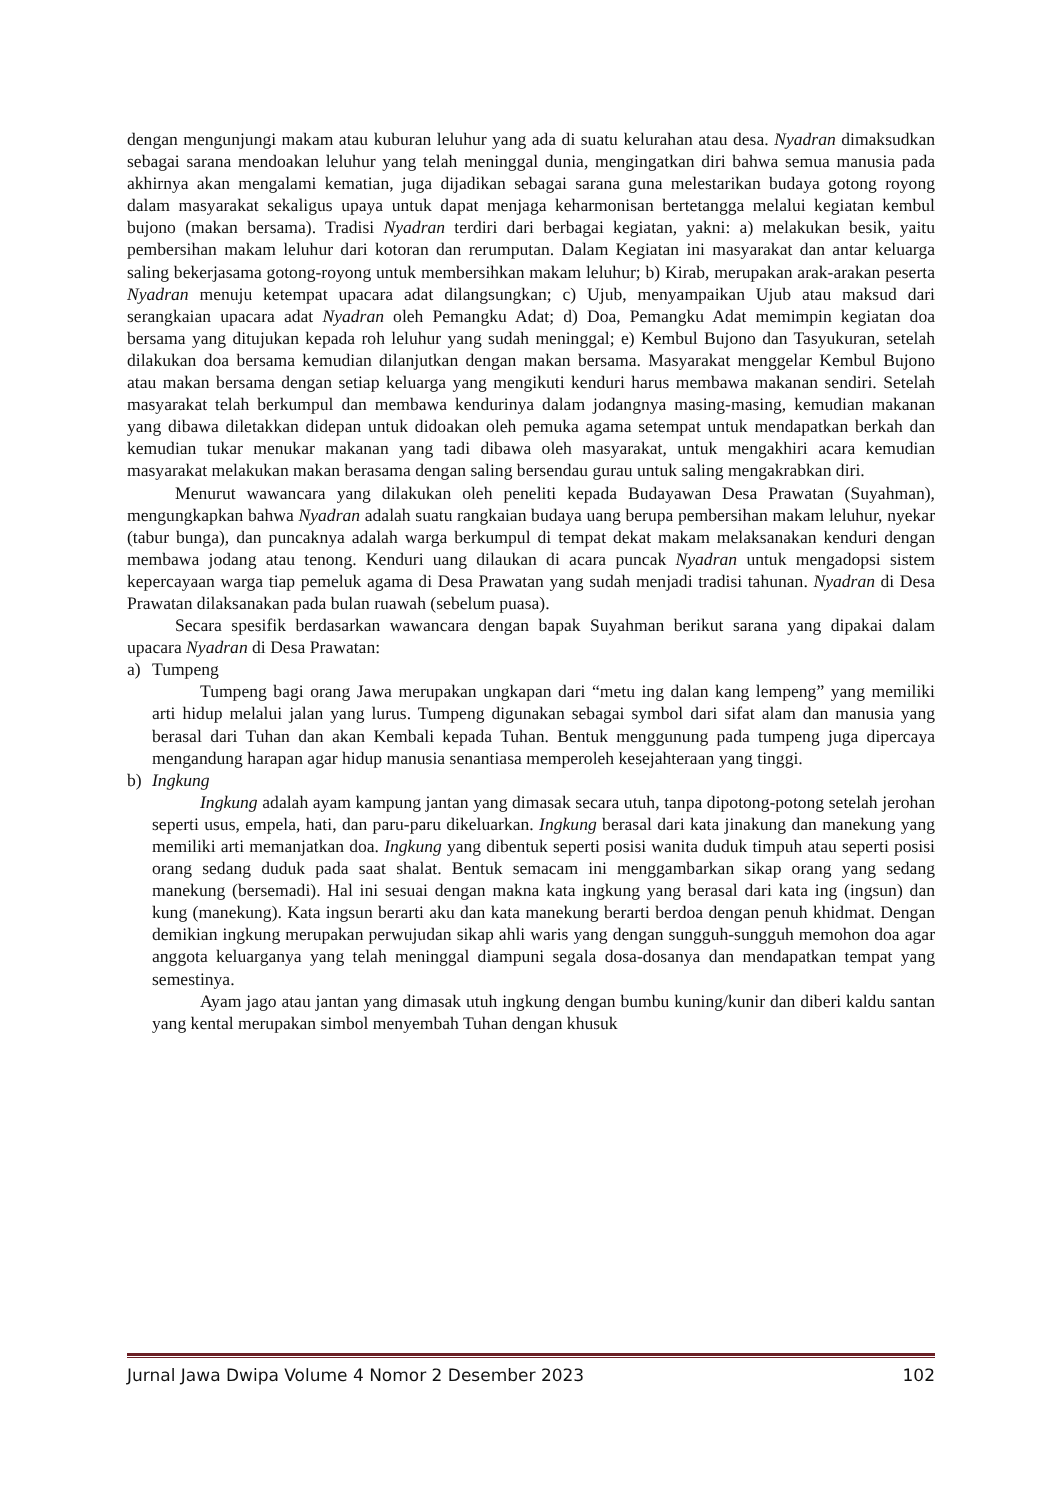dengan mengunjungi makam atau kuburan leluhur yang ada di suatu kelurahan atau desa. Nyadran dimaksudkan sebagai sarana mendoakan leluhur yang telah meninggal dunia, mengingatkan diri bahwa semua manusia pada akhirnya akan mengalami kematian, juga dijadikan sebagai sarana guna melestarikan budaya gotong royong dalam masyarakat sekaligus upaya untuk dapat menjaga keharmonisan bertetangga melalui kegiatan kembul bujono (makan bersama). Tradisi Nyadran terdiri dari berbagai kegiatan, yakni: a) melakukan besik, yaitu pembersihan makam leluhur dari kotoran dan rerumputan. Dalam Kegiatan ini masyarakat dan antar keluarga saling bekerjasama gotong-royong untuk membersihkan makam leluhur; b) Kirab, merupakan arak-arakan peserta Nyadran menuju ketempat upacara adat dilangsungkan; c) Ujub, menyampaikan Ujub atau maksud dari serangkaian upacara adat Nyadran oleh Pemangku Adat; d) Doa, Pemangku Adat memimpin kegiatan doa bersama yang ditujukan kepada roh leluhur yang sudah meninggal; e) Kembul Bujono dan Tasyukuran, setelah dilakukan doa bersama kemudian dilanjutkan dengan makan bersama. Masyarakat menggelar Kembul Bujono atau makan bersama dengan setiap keluarga yang mengikuti kenduri harus membawa makanan sendiri. Setelah masyarakat telah berkumpul dan membawa kendurinya dalam jodangnya masing-masing, kemudian makanan yang dibawa diletakkan didepan untuk didoakan oleh pemuka agama setempat untuk mendapatkan berkah dan kemudian tukar menukar makanan yang tadi dibawa oleh masyarakat, untuk mengakhiri acara kemudian masyarakat melakukan makan berasama dengan saling bersendau gurau untuk saling mengakrabkan diri.
Menurut wawancara yang dilakukan oleh peneliti kepada Budayawan Desa Prawatan (Suyahman), mengungkapkan bahwa Nyadran adalah suatu rangkaian budaya uang berupa pembersihan makam leluhur, nyekar (tabur bunga), dan puncaknya adalah warga berkumpul di tempat dekat makam melaksanakan kenduri dengan membawa jodang atau tenong. Kenduri uang dilaukan di acara puncak Nyadran untuk mengadopsi sistem kepercayaan warga tiap pemeluk agama di Desa Prawatan yang sudah menjadi tradisi tahunan. Nyadran di Desa Prawatan dilaksanakan pada bulan ruawah (sebelum puasa).
Secara spesifik berdasarkan wawancara dengan bapak Suyahman berikut sarana yang dipakai dalam upacara Nyadran di Desa Prawatan:
a) Tumpeng
Tumpeng bagi orang Jawa merupakan ungkapan dari “metu ing dalan kang lempeng” yang memiliki arti hidup melalui jalan yang lurus. Tumpeng digunakan sebagai symbol dari sifat alam dan manusia yang berasal dari Tuhan dan akan Kembali kepada Tuhan. Bentuk menggunung pada tumpeng juga dipercaya mengandung harapan agar hidup manusia senantiasa memperoleh kesejahteraan yang tinggi.
b) Ingkung
Ingkung adalah ayam kampung jantan yang dimasak secara utuh, tanpa dipotong-potong setelah jerohan seperti usus, empela, hati, dan paru-paru dikeluarkan. Ingkung berasal dari kata jinakung dan manekung yang memiliki arti memanjatkan doa. Ingkung yang dibentuk seperti posisi wanita duduk timpuh atau seperti posisi orang sedang duduk pada saat shalat. Bentuk semacam ini menggambarkan sikap orang yang sedang manekung (bersemadi). Hal ini sesuai dengan makna kata ingkung yang berasal dari kata ing (ingsun) dan kung (manekung). Kata ingsun berarti aku dan kata manekung berarti berdoa dengan penuh khidmat. Dengan demikian ingkung merupakan perwujudan sikap ahli waris yang dengan sungguh-sungguh memohon doa agar anggota keluarganya yang telah meninggal diampuni segala dosa-dosanya dan mendapatkan tempat yang semestinya.
Ayam jago atau jantan yang dimasak utuh ingkung dengan bumbu kuning/kunir dan diberi kaldu santan yang kental merupakan simbol menyembah Tuhan dengan khusuk
Jurnal Jawa Dwipa Volume 4 Nomor 2 Desember 2023 102